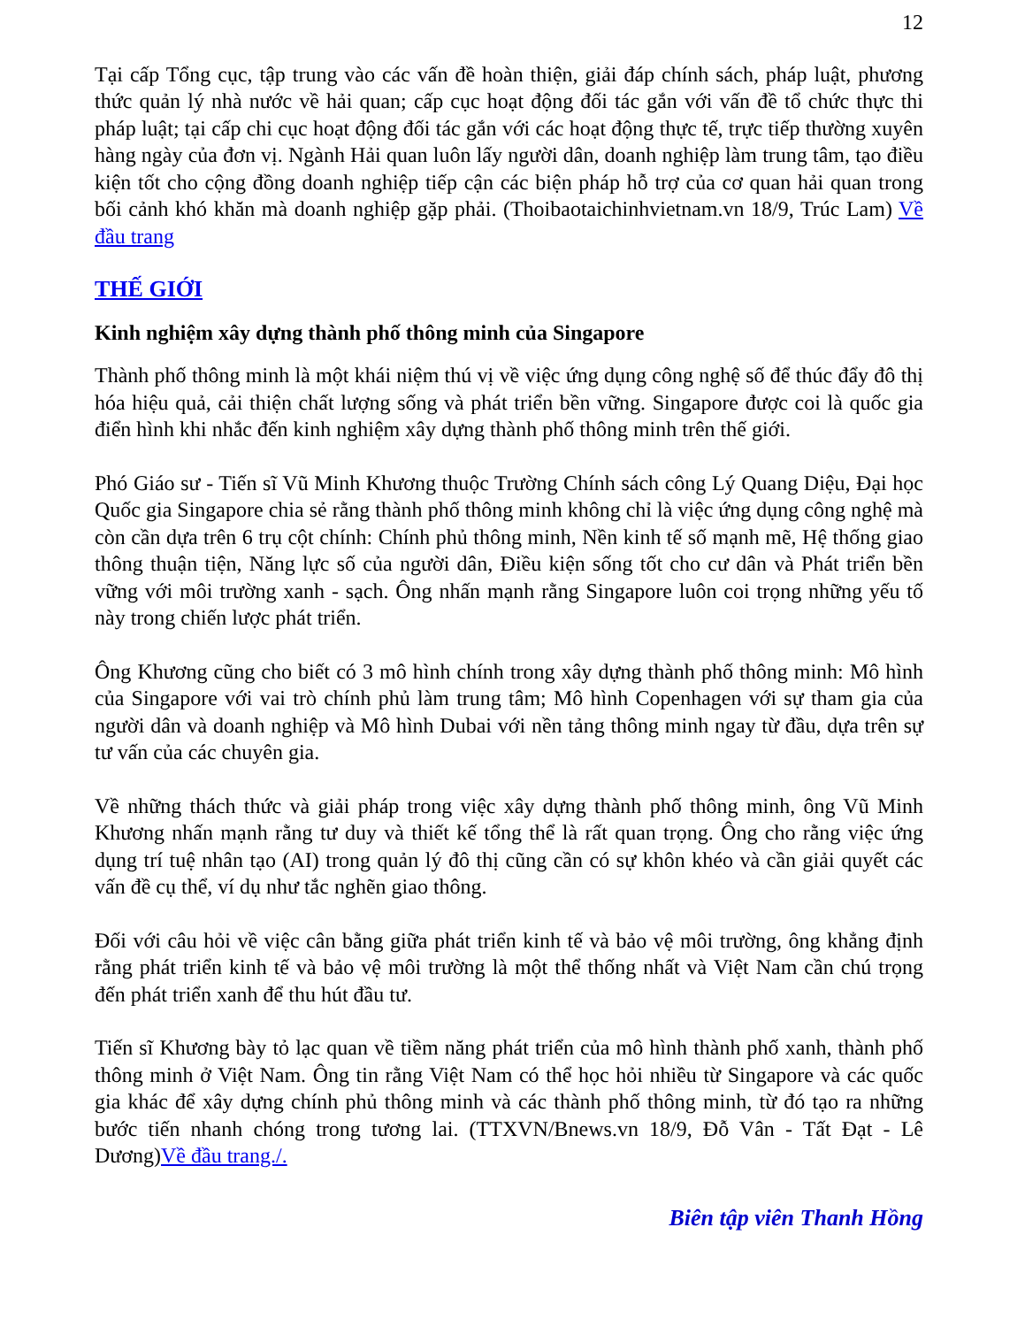12
Tại cấp Tổng cục, tập trung vào các vấn đề hoàn thiện, giải đáp chính sách, pháp luật, phương thức quản lý nhà nước về hải quan; cấp cục hoạt động đối tác gắn với vấn đề tổ chức thực thi pháp luật; tại cấp chi cục hoạt động đối tác gắn với các hoạt động thực tế, trực tiếp thường xuyên hàng ngày của đơn vị. Ngành Hải quan luôn lấy người dân, doanh nghiệp làm trung tâm, tạo điều kiện tốt cho cộng đồng doanh nghiệp tiếp cận các biện pháp hỗ trợ của cơ quan hải quan trong bối cảnh khó khăn mà doanh nghiệp gặp phải. (Thoibaotaichinhvietnam.vn 18/9, Trúc Lam) Về đầu trang
THẾ GIỚI
Kinh nghiệm xây dựng thành phố thông minh của Singapore
Thành phố thông minh là một khái niệm thú vị về việc ứng dụng công nghệ số để thúc đẩy đô thị hóa hiệu quả, cải thiện chất lượng sống và phát triển bền vững. Singapore được coi là quốc gia điển hình khi nhắc đến kinh nghiệm xây dựng thành phố thông minh trên thế giới.
Phó Giáo sư - Tiến sĩ Vũ Minh Khương thuộc Trường Chính sách công Lý Quang Diệu, Đại học Quốc gia Singapore chia sẻ rằng thành phố thông minh không chỉ là việc ứng dụng công nghệ mà còn cần dựa trên 6 trụ cột chính: Chính phủ thông minh, Nền kinh tế số mạnh mẽ, Hệ thống giao thông thuận tiện, Năng lực số của người dân, Điều kiện sống tốt cho cư dân và Phát triển bền vững với môi trường xanh - sạch. Ông nhấn mạnh rằng Singapore luôn coi trọng những yếu tố này trong chiến lược phát triển.
Ông Khương cũng cho biết có 3 mô hình chính trong xây dựng thành phố thông minh: Mô hình của Singapore với vai trò chính phủ làm trung tâm; Mô hình Copenhagen với sự tham gia của người dân và doanh nghiệp và Mô hình Dubai với nền tảng thông minh ngay từ đầu, dựa trên sự tư vấn của các chuyên gia.
Về những thách thức và giải pháp trong việc xây dựng thành phố thông minh, ông Vũ Minh Khương nhấn mạnh rằng tư duy và thiết kế tổng thể là rất quan trọng. Ông cho rằng việc ứng dụng trí tuệ nhân tạo (AI) trong quản lý đô thị cũng cần có sự khôn khéo và cần giải quyết các vấn đề cụ thể, ví dụ như tắc nghẽn giao thông.
Đối với câu hỏi về việc cân bằng giữa phát triển kinh tế và bảo vệ môi trường, ông khẳng định rằng phát triển kinh tế và bảo vệ môi trường là một thể thống nhất và Việt Nam cần chú trọng đến phát triển xanh để thu hút đầu tư.
Tiến sĩ Khương bày tỏ lạc quan về tiềm năng phát triển của mô hình thành phố xanh, thành phố thông minh ở Việt Nam. Ông tin rằng Việt Nam có thể học hỏi nhiều từ Singapore và các quốc gia khác để xây dựng chính phủ thông minh và các thành phố thông minh, từ đó tạo ra những bước tiến nhanh chóng trong tương lai. (TTXVN/Bnews.vn 18/9, Đỗ Vân - Tất Đạt - Lê Dương)Về đầu trang./.
Biên tập viên Thanh Hồng